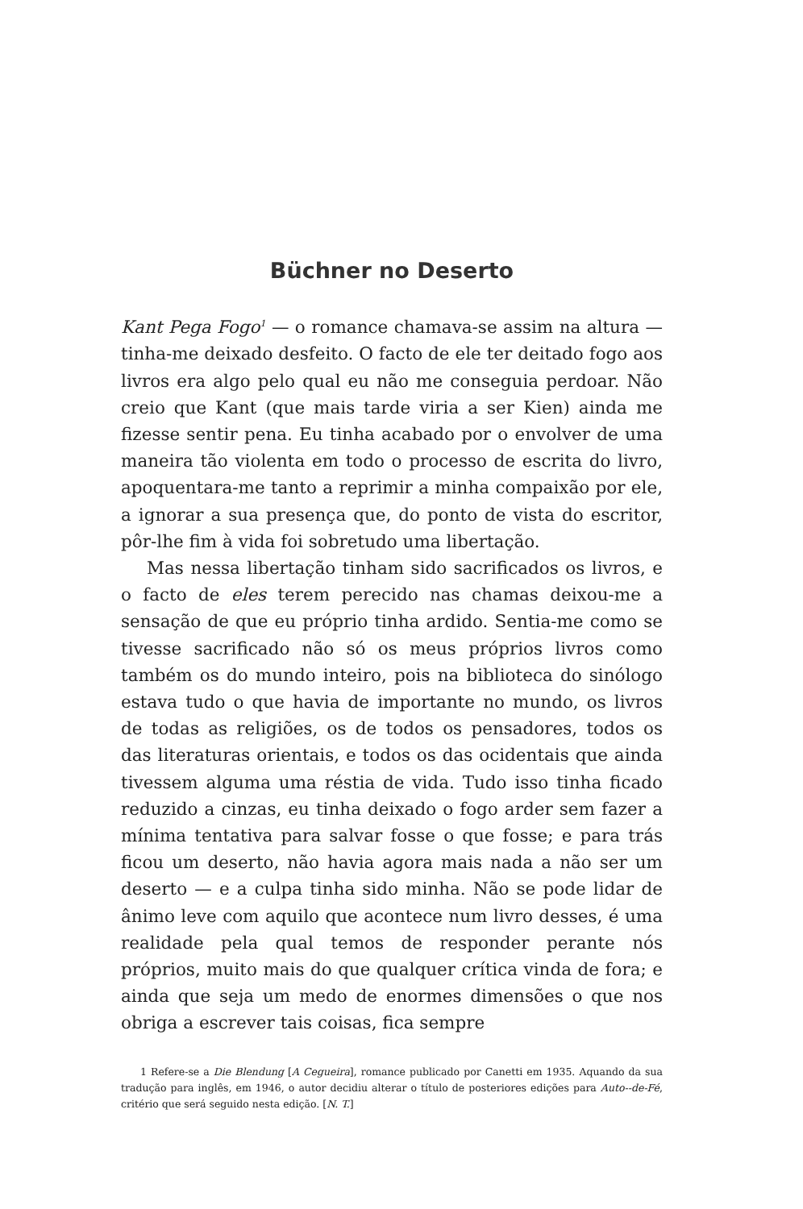Büchner no Deserto
Kant Pega Fogo<sup>1</sup> — o romance chamava-se assim na altura — tinha-me deixado desfeito. O facto de ele ter deitado fogo aos livros era algo pelo qual eu não me conseguia perdoar. Não creio que Kant (que mais tarde viria a ser Kien) ainda me fizesse sentir pena. Eu tinha acabado por o envolver de uma maneira tão violenta em todo o processo de escrita do livro, apoquentara-me tanto a reprimir a minha compaixão por ele, a ignorar a sua presença que, do ponto de vista do escritor, pôr-lhe fim à vida foi sobretudo uma libertação.
Mas nessa libertação tinham sido sacrificados os livros, e o facto de eles terem perecido nas chamas deixou-me a sensação de que eu próprio tinha ardido. Sentia-me como se tivesse sacrificado não só os meus próprios livros como também os do mundo inteiro, pois na biblioteca do sinólogo estava tudo o que havia de importante no mundo, os livros de todas as religiões, os de todos os pensadores, todos os das literaturas orientais, e todos os das ocidentais que ainda tivessem alguma uma réstia de vida. Tudo isso tinha ficado reduzido a cinzas, eu tinha deixado o fogo arder sem fazer a mínima tentativa para salvar fosse o que fosse; e para trás ficou um deserto, não havia agora mais nada a não ser um deserto — e a culpa tinha sido minha. Não se pode lidar de ânimo leve com aquilo que acontece num livro desses, é uma realidade pela qual temos de responder perante nós próprios, muito mais do que qualquer crítica vinda de fora; e ainda que seja um medo de enormes dimensões o que nos obriga a escrever tais coisas, fica sempre
1 Refere-se a Die Blendung [A Cegueira], romance publicado por Canetti em 1935. Aquando da sua tradução para inglês, em 1946, o autor decidiu alterar o título de posteriores edições para Auto--de-Fé, critério que será seguido nesta edição. [N. T.]